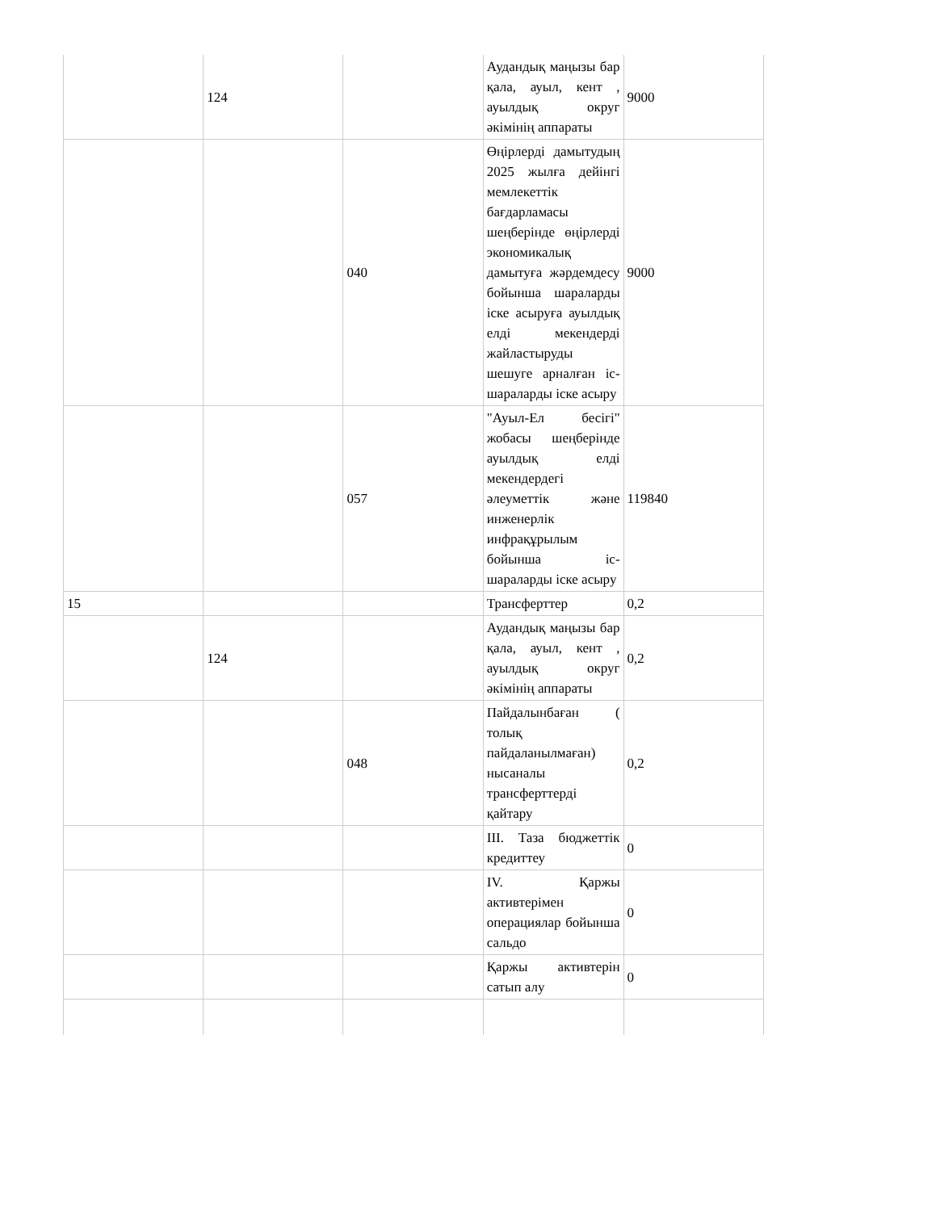| | 124 | | Аудандық маңызы бар қала, ауыл, кент , ауылдық округ әкімінің аппараты | 9000 |
| | | 040 | Өңірлерді дамытудың 2025 жылға дейінгі мемлекеттік бағдарламасы шеңберінде өңірлерді экономикалық дамытуға жәрдемдесу бойынша шараларды іске асыруға ауылдық елді мекендерді жайластыруды шешуге арналған іс-шараларды іске асыру | 9000 |
| | | 057 | "Ауыл-Ел бесігі" жобасы шеңберінде ауылдық елді мекендердегі әлеуметтік және инженерлік инфрақұрылым бойынша іс-шараларды іске асыру | 119840 |
| 15 | | | Трансферттер | 0,2 |
| | 124 | | Аудандық маңызы бар қала, ауыл, кент , ауылдық округ әкімінің аппараты | 0,2 |
| | | 048 | Пайдалынбаған ( толық пайдаланылмаған) нысаналы трансферттерді қайтару | 0,2 |
| | | | ІІІ. Таза бюджеттік кредиттеу | 0 |
| | | | IV. Қаржы активтерімен операциялар бойынша сальдо | 0 |
| | | | Қаржы активтерін сатып алу | 0 |